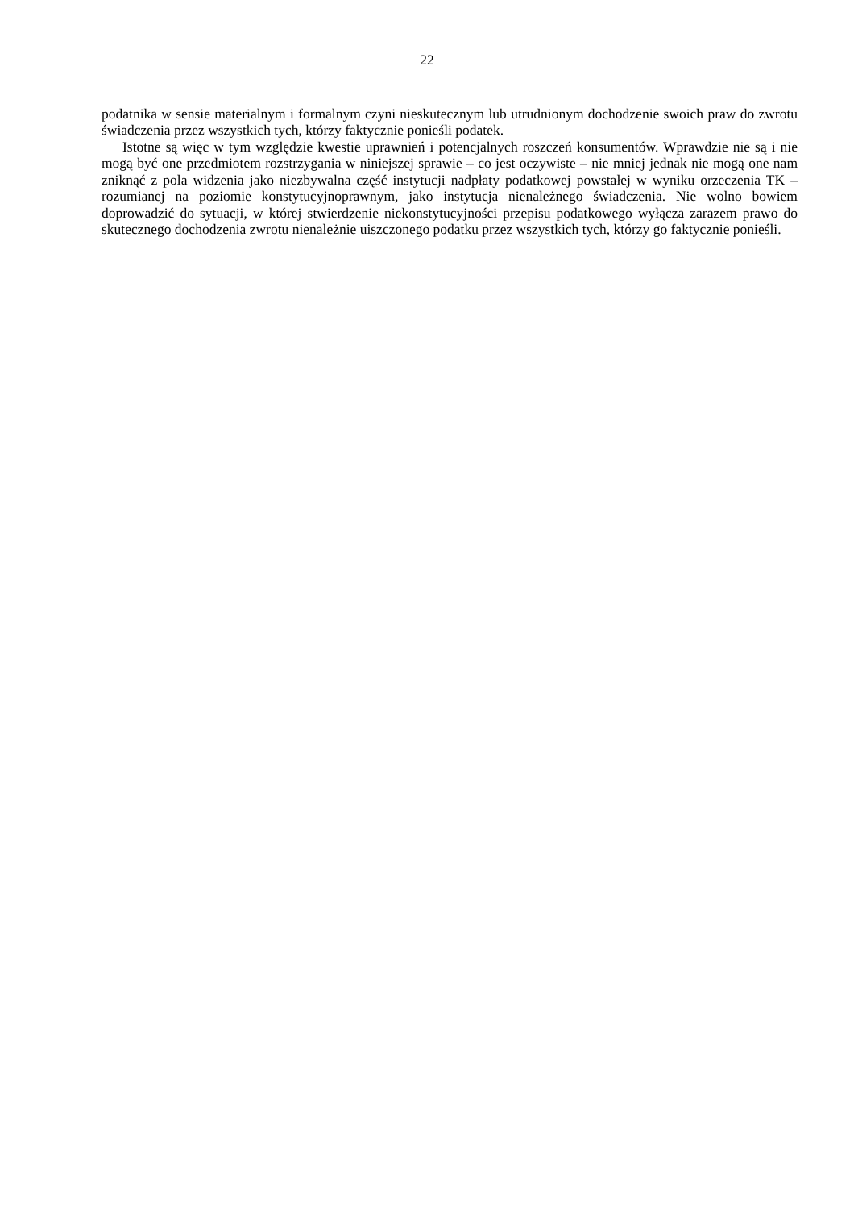22
podatnika w sensie materialnym i formalnym czyni nieskutecznym lub utrudnionym dochodzenie swoich praw do zwrotu świadczenia przez wszystkich tych, którzy faktycznie ponieśli podatek.
Istotne są więc w tym względzie kwestie uprawnień i potencjalnych roszczeń konsumentów. Wprawdzie nie są i nie mogą być one przedmiotem rozstrzygania w niniejszej sprawie – co jest oczywiste – nie mniej jednak nie mogą one nam zniknąć z pola widzenia jako niezbywalna część instytucji nadpłaty podatkowej powstałej w wyniku orzeczenia TK – rozumianej na poziomie konstytucyjnoprawnym, jako instytucja nienależnego świadczenia. Nie wolno bowiem doprowadzić do sytuacji, w której stwierdzenie niekonstytucyjności przepisu podatkowego wyłącza zarazem prawo do skutecznego dochodzenia zwrotu nienależnie uiszczonego podatku przez wszystkich tych, którzy go faktycznie ponieśli.